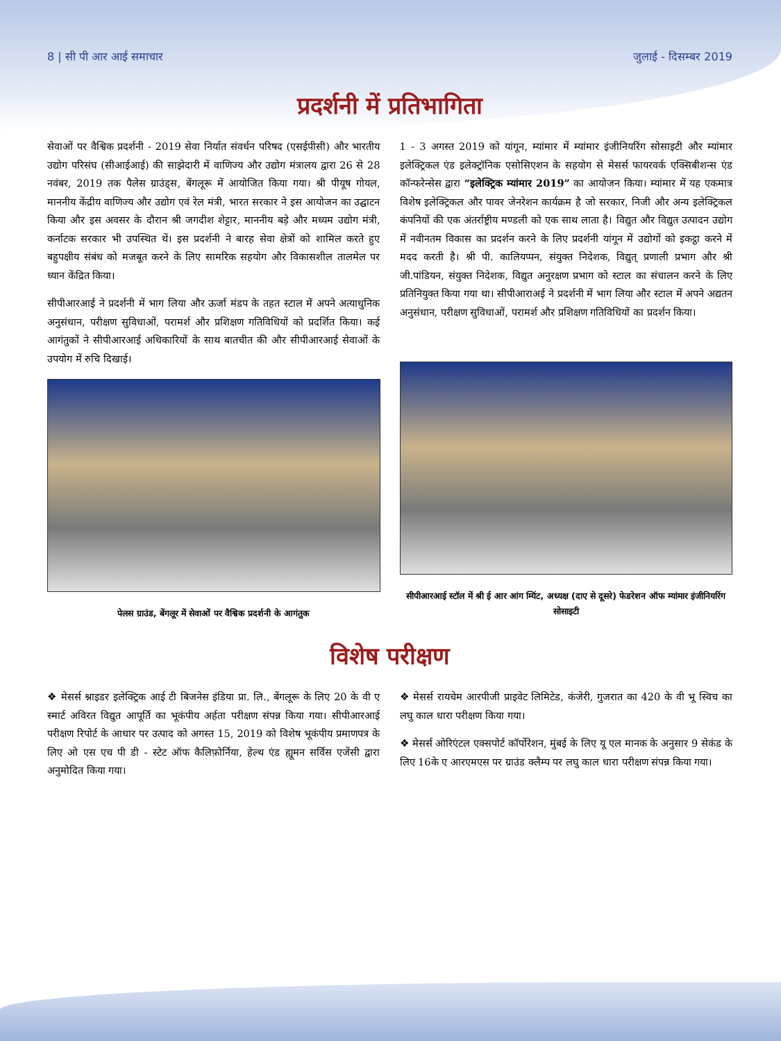8 | सी पी आर आई समाचार जुलाई - दिसम्बर 2019
प्रदर्शनी में प्रतिभागिता
सेवाओं पर वैश्विक प्रदर्शनी - 2019 सेवा निर्यात संवर्धन परिषद (एसईपीसी) और भारतीय उद्योग परिसंघ (सीआईआई) की साझेदारी में वाणिज्य और उद्योग मंत्रालय द्वारा 26 से 28 नवंबर, 2019 तक पैलेस ग्राउंड्स, बेंगलूरू में आयोजित किया गया। श्री पीयूष गोयल, माननीय केंद्रीय वाणिज्य और उद्योग एवं रेल मंत्री, भारत सरकार ने इस आयोजन का उद्घाटन किया और इस अवसर के दौरान श्री जगदीश शेट्टार, माननीय बड़े और मध्यम उद्योग मंत्री, कर्नाटक सरकार भी उपस्थित थें। इस प्रदर्शनी ने बारह सेवा क्षेत्रों को शामिल करते हुए बहुपक्षीय संबंध को मजबूत करने के लिए सामरिक सहयोग और विकासशील तालमेल पर ध्यान केंद्रित किया।
सीपीआरआई ने प्रदर्शनी में भाग लिया और ऊर्जा मंडप के तहत स्टाल में अपने अत्याधुनिक अनुसंधान, परीक्षण सुविधाओं, परामर्श और प्रशिक्षण गतिविधियों को प्रदर्शित किया। कई आगंतुकों ने सीपीआरआई अधिकारियों के साथ बातचीत की और सीपीआरआई सेवाओं के उपयोग में रुचि दिखाई।
पेलस ग्राउंड, बेंगलूर में सेवाओं पर वैश्विक प्रदर्शनी के आगंतुक
1 - 3 अगस्त 2019 को यांगून, म्यांमार में म्यांमार इंजीनियरिंग सोसाइटी और म्यांमार इलेक्ट्रिकल एंड इलेक्ट्रॉनिक एसोसिएशन के सहयोग से मेसर्स फायरवर्क एक्सिबीशन्स एंड कॉन्फरेन्सेस द्वारा “इलेक्ट्रिक म्यांमार 2019” का आयोजन किया। म्यांमार में यह एकमात्र विशेष इलेक्ट्रिकल और पावर जेनरेशन कार्यक्रम है जो सरकार, निजी और अन्य इलेक्ट्रिकल कंपनियों की एक अंतर्राष्ट्रीय मण्डली को एक साथ लाता है। विद्युत और विद्युत उत्पादन उद्योग में नवीनतम विकास का प्रदर्शन करने के लिए प्रदर्शनी यांगून में उद्योगों को इकट्ठा करने में मदद करती है। श्री पी. कालियप्पन, संयुक्त निदेशक, विद्युत् प्रणाली प्रभाग और श्री जी.पांडियन, संयुक्त निदेशक, विद्युत अनुरक्षण प्रभाग को स्टाल का संचालन करने के लिए प्रतिनियुक्त किया गया था। सीपीआराअई ने प्रदर्शनी में भाग लिया और स्टाल में अपने अद्यतन अनुसंधान, परीक्षण सुविधाओं, परामर्श और प्रशिक्षण गतिविधियों का प्रदर्शन किया।
सीपीआरआई स्टॉल में श्री ई आर आंग म्यिंट, अध्यक्ष (दाए से दूसरे) फेडरेशन ऑफ म्यांमार इंजीनियरिंग सोसाइटी
विशेष परीक्षण
❖ मेसर्स श्नाइडर इलेक्ट्रिक आई टी बिजनेस इंडिया प्रा. लि., बेंगलूरू के लिए 20 के वी ए स्मार्ट अविरत विद्युत आपूर्ति का भूकंपीय अर्हता परीक्षण संपन्न किया गया। सीपीआरआई परीक्षण रिपोर्ट के आधार पर उत्पाद को अगस्त 15, 2019 को विशेष भूकंपीय प्रमाणपत्र के लिए ओ एस एच पी डी - स्टेट ऑफ कैलिफ़ोर्निया, हेल्थ एंड ह्यूमन सर्विस एजेंसी द्वारा अनुमोदित किया गया।
❖ मेसर्स रायचेम आरपीजी प्राइवेट लिमिटेड, कंजेरी, गुजरात का 420 के वी भू स्विच का लघु काल धारा परीक्षण किया गया।
❖ मेसर्स ओरिएंटल एक्सपोर्ट कॉर्पोरेशन, मुंबई के लिए यू एल मानक के अनुसार 9 सेकंड के लिए 16के ए आरएमएस पर ग्राउंड क्लैम्प पर लघु काल धारा परीक्षण संपन्न किया गया।